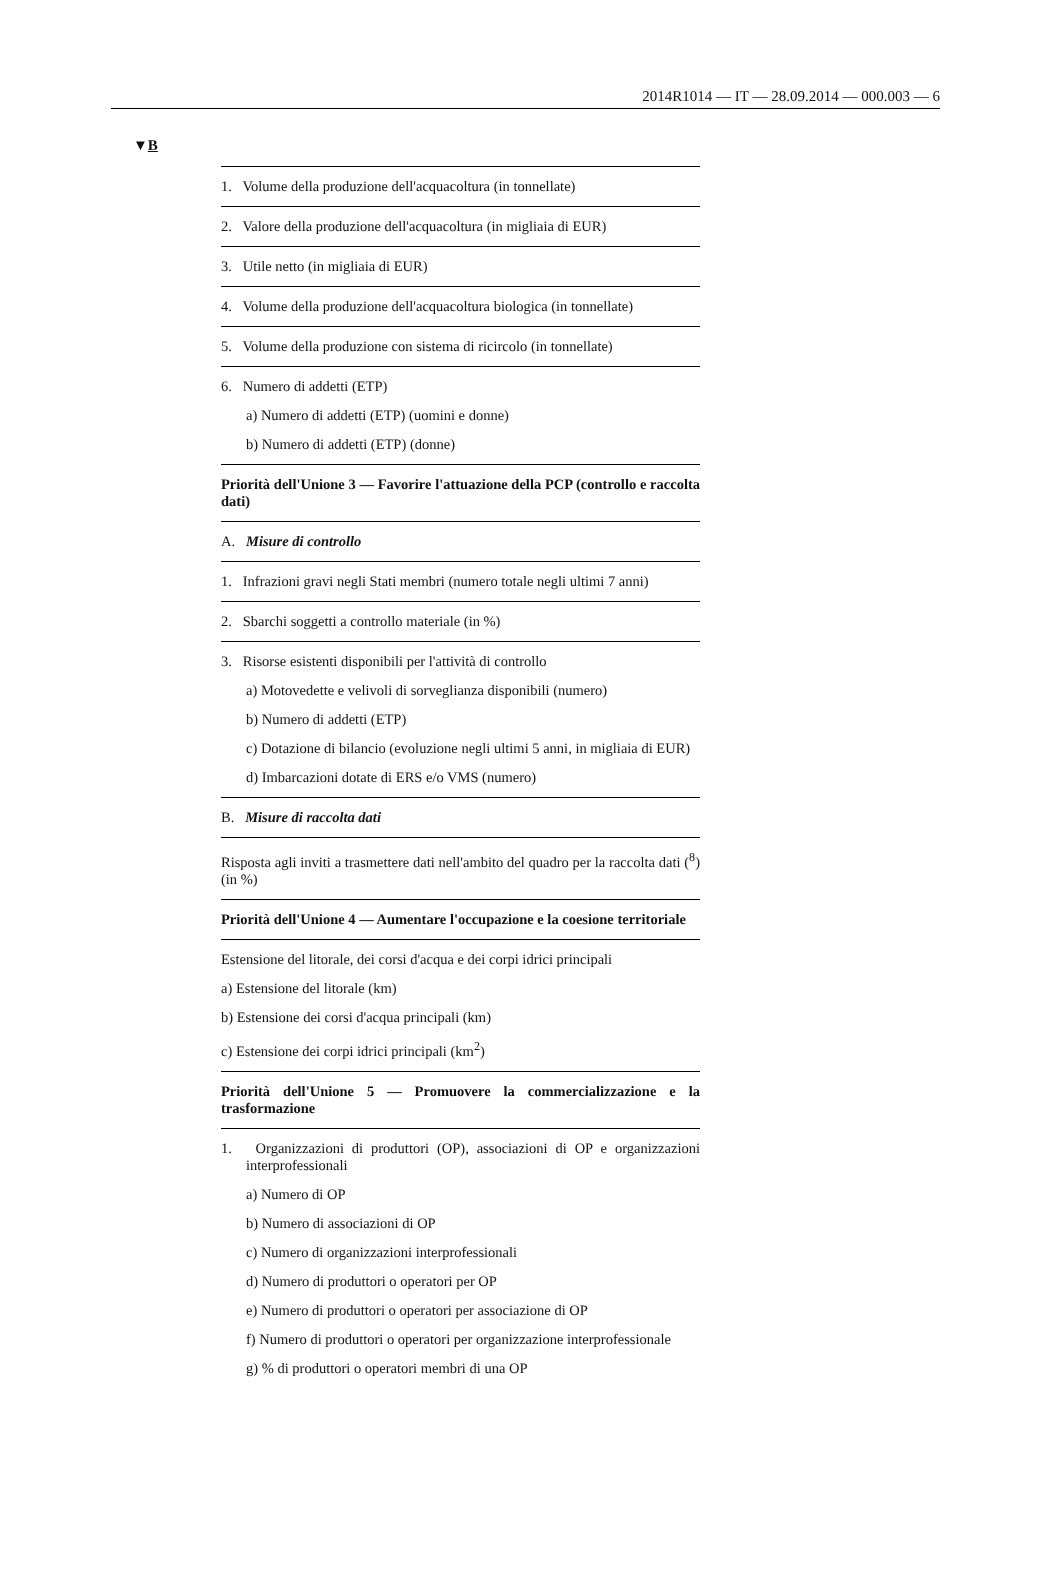2014R1014 — IT — 28.09.2014 — 000.003 — 6
▼B
| 1. Volume della produzione dell'acquacoltura (in tonnellate) |
| 2. Valore della produzione dell'acquacoltura (in migliaia di EUR) |
| 3. Utile netto (in migliaia di EUR) |
| 4. Volume della produzione dell'acquacoltura biologica (in tonnellate) |
| 5. Volume della produzione con sistema di ricircolo (in tonnellate) |
| 6. Numero di addetti (ETP) a) Numero di addetti (ETP) (uomini e donne) b) Numero di addetti (ETP) (donne) |
| Priorità dell'Unione 3 — Favorire l'attuazione della PCP (controllo e raccolta dati) |
| A. Misure di controllo |
| 1. Infrazioni gravi negli Stati membri (numero totale negli ultimi 7 anni) |
| 2. Sbarchi soggetti a controllo materiale (in %) |
| 3. Risorse esistenti disponibili per l'attività di controllo a) Motovedette e velivoli di sorveglianza disponibili (numero) b) Numero di addetti (ETP) c) Dotazione di bilancio (evoluzione negli ultimi 5 anni, in migliaia di EUR) d) Imbarcazioni dotate di ERS e/o VMS (numero) |
| B. Misure di raccolta dati |
| Risposta agli inviti a trasmettere dati nell'ambito del quadro per la raccolta dati (<sup>8</sup>) (in %) |
| Priorità dell'Unione 4 — Aumentare l'occupazione e la coesione territoriale |
| Estensione del litorale, dei corsi d'acqua e dei corpi idrici principali a) Estensione del litorale (km) b) Estensione dei corsi d'acqua principali (km) c) Estensione dei corpi idrici principali (km<sup>2</sup>) |
| Priorità dell'Unione 5 — Promuovere la commercializzazione e la trasformazione |
| 1. Organizzazioni di produttori (OP), associazioni di OP e organizzazioni interprofessionali a) Numero di OP b) Numero di associazioni di OP c) Numero di organizzazioni interprofessionali d) Numero di produttori o operatori per OP e) Numero di produttori o operatori per associazione di OP f) Numero di produttori o operatori per organizzazione interprofessionale g) % di produttori o operatori membri di una OP |